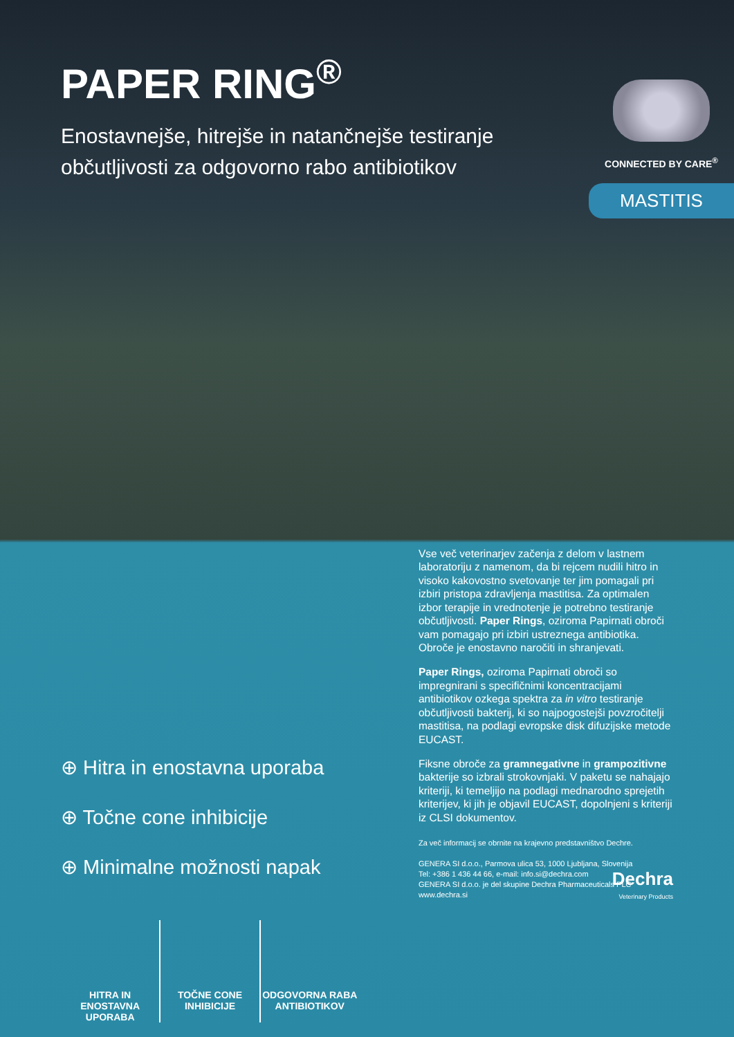PAPER RING<sup>®</sup>
Enostavnejše, hitrejše in natančnejše testiranje občutljivosti za odgovorno rabo antibiotikov
CONNECTED BY CARE<sup>®</sup>
MASTITIS
⊕ Hitra in enostavna uporaba
⊕ Točne cone inhibicije
⊕ Minimalne možnosti napak
HITRA IN ENOSTAVNA UPORABA TOČNE CONE INHIBICIJE ODGOVORNA RABA ANTIBIOTIKOV
Vse več veterinarjev začenja z delom v lastnem laboratoriju z namenom, da bi rejcem nudili hitro in visoko kakovostno svetovanje ter jim pomagali pri izbiri pristopa zdravljenja mastitisa. Za optimalen izbor terapije in vrednotenje je potrebno testiranje občutljivosti. Paper Rings, oziroma Papirnati obroči vam pomagajo pri izbiri ustreznega antibiotika. Obroče je enostavno naročiti in shranjevati.
Paper Rings, oziroma Papirnati obroči so impregnirani s specifičnimi koncentracijami antibiotikov ozkega spektra za in vitro testiranje občutljivosti bakterij, ki so najpogostejši povzročitelji mastitisa, na podlagi evropske disk difuzijske metode EUCAST.
Fiksne obroče za gramnegativne in grampozitivne bakterije so izbrali strokovnjaki. V paketu se nahajajo kriteriji, ki temeljijo na podlagi mednarodno sprejetih kriterijev, ki jih je objavil EUCAST, dopolnjeni s kriteriji iz CLSI dokumentov.
Za več informacij se obrnite na krajevno predstavništvo Dechre.
GENERA SI d.o.o., Parmova ulica 53, 1000 Ljubljana, Slovenija
Tel: +386 1 436 44 66, e-mail: info.si@dechra.com
GENERA SI d.o.o. je del skupine Dechra Pharmaceuticals PLC
www.dechra.si
Dechra
Veterinary Products